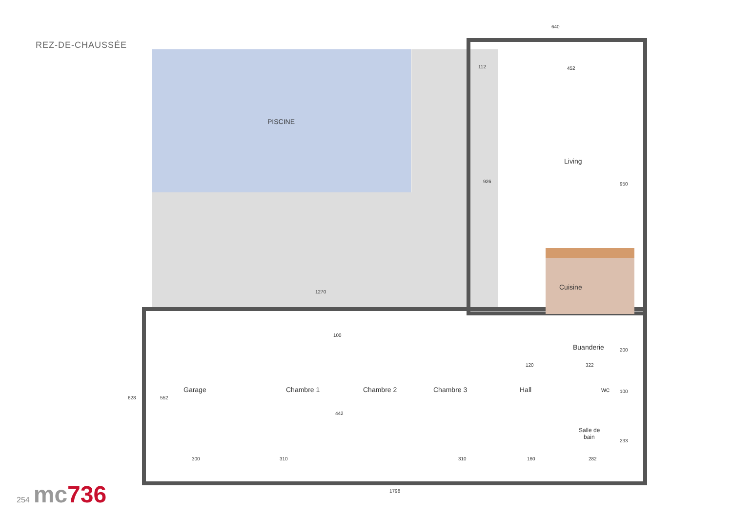REZ-DE-CHAUSSÉE
PISCINE
Living
Cuisine
Buanderie
Garage
Chambre 1
Chambre 2
Chambre 3
Hall
wc
Salle de
bain
640
112
452
926
950
1270
100
200
120
322
100
442
552
628
233
300
310
310
160
282
1798
254 mc736